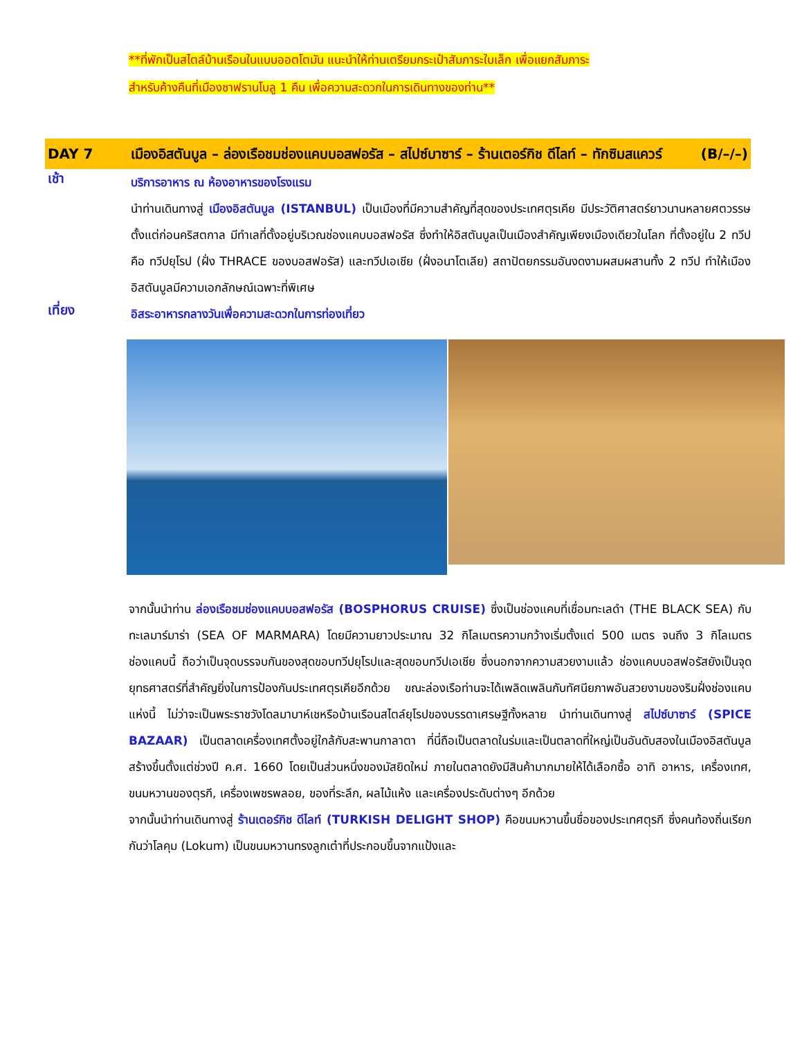**ที่พักเป็นสไตล์บ้านเรือนในแบบออตโตมัน แนะนำให้ท่านเตรียมกระเป๋าสัมภาระใบเล็ก เพื่อแยกสัมภาระ
สำหรับค้างคืนที่เมืองซาฟรานโบลู 1 คืน เพื่อความสะดวกในการเดินทางของท่าน**
DAY 7 เมืองอิสตันบูล – ล่องเรือชมช่องแคบบอสฟอรัส – สไปซ์บาซาร์ – ร้านเตอร์กิช ดีไลท์ – ทักซิมสแควร์ (B/–/–)
เช้า
บริการอาหาร ณ ห้องอาหารของโรงแรม
นำท่านเดินทางสู่ เมืองอิสตันบูล (ISTANBUL) เป็นเมืองที่มีความสำคัญที่สุดของประเทศตุรเคีย มีประวัติศาสตร์ยาวนานหลายศตวรรษตั้งแต่ก่อนคริสตกาล มีทำเลที่ตั้งอยู่บริเวณช่องแคบบอสฟอรัส ซึ่งทำให้อิสตันบูลเป็นเมืองสำคัญเพียงเมืองเดียวในโลก ที่ตั้งอยู่ใน 2 ทวีป คือ ทวีปยุโรป (ฝั่ง THRACE ของบอสฟอรัส) และทวีปเอเชีย (ฝั่งอนาโตเลีย) สถาปัตยกรรมอันงดงามผสมผสานทั้ง 2 ทวีป ทำให้เมืองอิสตันบูลมีความเอกลักษณ์เฉพาะที่พิเศษ
เที่ยง
อิสระอาหารกลางวันเพื่อความสะดวกในการท่องเที่ยว
จากนั้นนำท่าน ล่องเรือชมช่องแคบบอสฟอรัส (BOSPHORUS CRUISE) ซึ่งเป็นช่องแคบที่เชื่อมทะเลดำ (THE BLACK SEA) กับทะเลมาร์มาร่า (SEA OF MARMARA) โดยมีความยาวประมาณ 32 กิโลเมตรความกว้างเริ่มตั้งแต่ 500 เมตร จนถึง 3 กิโลเมตร ช่องแคบนี้ ถือว่าเป็นจุดบรรจบกันของสุดขอบทวีปยุโรปและสุดขอบทวีปเอเชีย ซึ่งนอกจากความสวยงามแล้ว ช่องแคบบอสฟอรัสยังเป็นจุดยุทธศาสตร์ที่สำคัญยิ่งในการป้องกันประเทศตุรเคียอีกด้วย ขณะล่องเรือท่านจะได้เพลิดเพลินกับทัศนียภาพอันสวยงามของริมฝั่งช่องแคบแห่งนี้ ไม่ว่าจะเป็นพระราชวังโดลมาบาห์เชหรือบ้านเรือนสไตล์ยุโรปของบรรดาเศรษฐีทั้งหลาย นำท่านเดินทางสู่ สไปซ์บาซาร์ (SPICE BAZAAR) เป็นตลาดเครื่องเทศตั้งอยู่ใกล้กับสะพานกาลาตา ที่นี่ถือเป็นตลาดในร่มและเป็นตลาดที่ใหญ่เป็นอันดับสองในเมืองอิสตันบูล สร้างขึ้นตั้งแต่ช่วงปี ค.ศ. 1660 โดยเป็นส่วนหนึ่งของมัสยิดใหม่ ภายในตลาดยังมีสินค้ามากมายให้ได้เลือกซื้อ อาทิ อาหาร, เครื่องเทศ, ขนมหวานของตุรกี, เครื่องเพชรพลอย, ของที่ระลึก, ผลไม้แห้ง และเครื่องประดับต่างๆ อีกด้วย
จากนั้นนำท่านเดินทางสู่ ร้านเตอร์กิช ดีไลท์ (TURKISH DELIGHT SHOP) คือขนมหวานขึ้นชื่อของประเทศตุรกี ซึ่งคนท้องถิ่นเรียกกันว่าโลคุม (Lokum) เป็นขนมหวานทรงลูกเต๋าที่ประกอบขึ้นจากแป้งและ